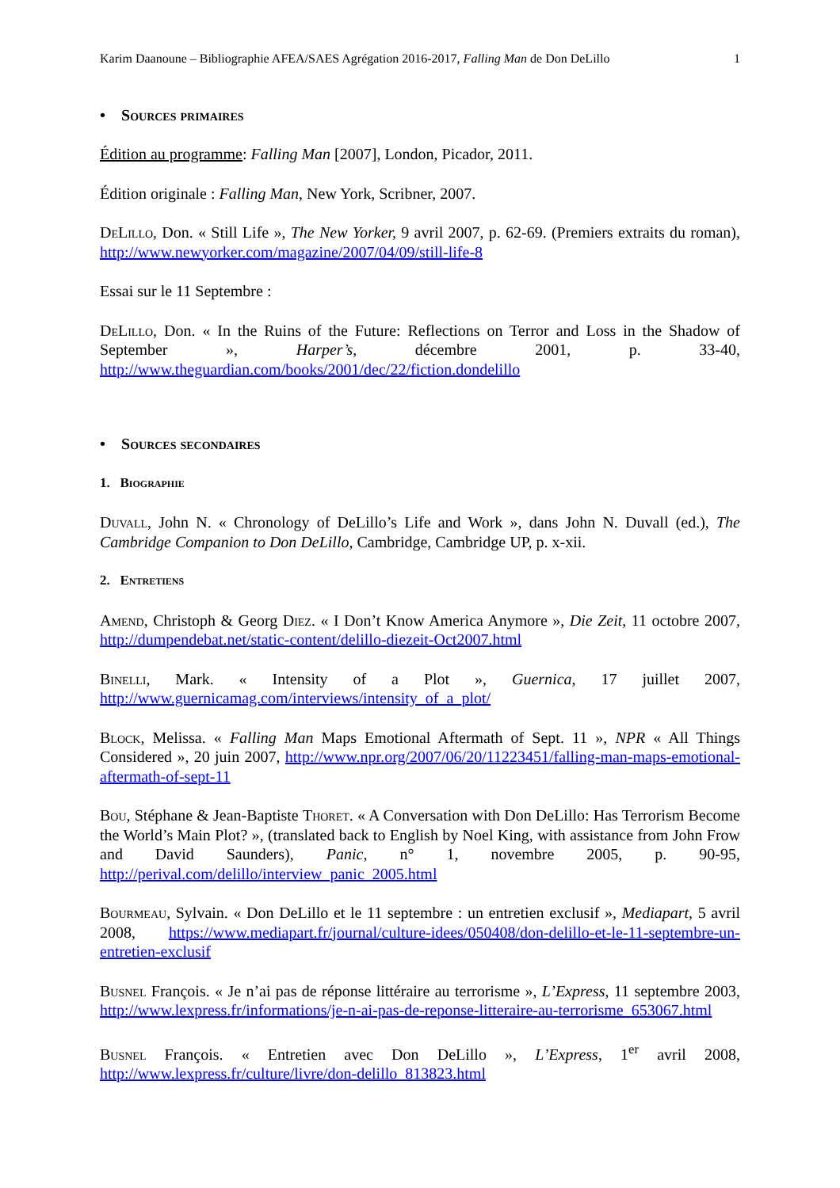Karim Daanoune – Bibliographie AFEA/SAES Agrégation 2016-2017, Falling Man de Don DeLillo 1
• Sources primaires
Édition au programme: Falling Man [2007], London, Picador, 2011.
Édition originale : Falling Man, New York, Scribner, 2007.
DeLillo, Don. « Still Life », The New Yorker, 9 avril 2007, p. 62-69. (Premiers extraits du roman), http://www.newyorker.com/magazine/2007/04/09/still-life-8
Essai sur le 11 Septembre :
DeLillo, Don. « In the Ruins of the Future: Reflections on Terror and Loss in the Shadow of September », Harper’s, décembre 2001, p. 33-40, http://www.theguardian.com/books/2001/dec/22/fiction.dondelillo
• Sources secondaires
1. Biographie
Duvall, John N. « Chronology of DeLillo’s Life and Work », dans John N. Duvall (ed.), The Cambridge Companion to Don DeLillo, Cambridge, Cambridge UP, p. x-xii.
2. Entretiens
Amend, Christoph & Georg Diez. « I Don’t Know America Anymore », Die Zeit, 11 octobre 2007, http://dumpendebat.net/static-content/delillo-diezeit-Oct2007.html
Binelli, Mark. « Intensity of a Plot », Guernica, 17 juillet 2007, http://www.guernicamag.com/interviews/intensity_of_a_plot/
Block, Melissa. « Falling Man Maps Emotional Aftermath of Sept. 11 », NPR « All Things Considered », 20 juin 2007, http://www.npr.org/2007/06/20/11223451/falling-man-maps-emotional-aftermath-of-sept-11
Bou, Stéphane & Jean-Baptiste Thoret. « A Conversation with Don DeLillo: Has Terrorism Become the World’s Main Plot? », (translated back to English by Noel King, with assistance from John Frow and David Saunders), Panic, n° 1, novembre 2005, p. 90-95, http://perival.com/delillo/interview_panic_2005.html
Bourmeau, Sylvain. « Don DeLillo et le 11 septembre : un entretien exclusif », Mediapart, 5 avril 2008, https://www.mediapart.fr/journal/culture-idees/050408/don-delillo-et-le-11-septembre-un-entretien-exclusif
Busnel François. « Je n’ai pas de réponse littéraire au terrorisme », L’Express, 11 septembre 2003, http://www.lexpress.fr/informations/je-n-ai-pas-de-reponse-litteraire-au-terrorisme_653067.html
Busnel François. « Entretien avec Don DeLillo », L’Express, 1<sup>er</sup> avril 2008, http://www.lexpress.fr/culture/livre/don-delillo_813823.html